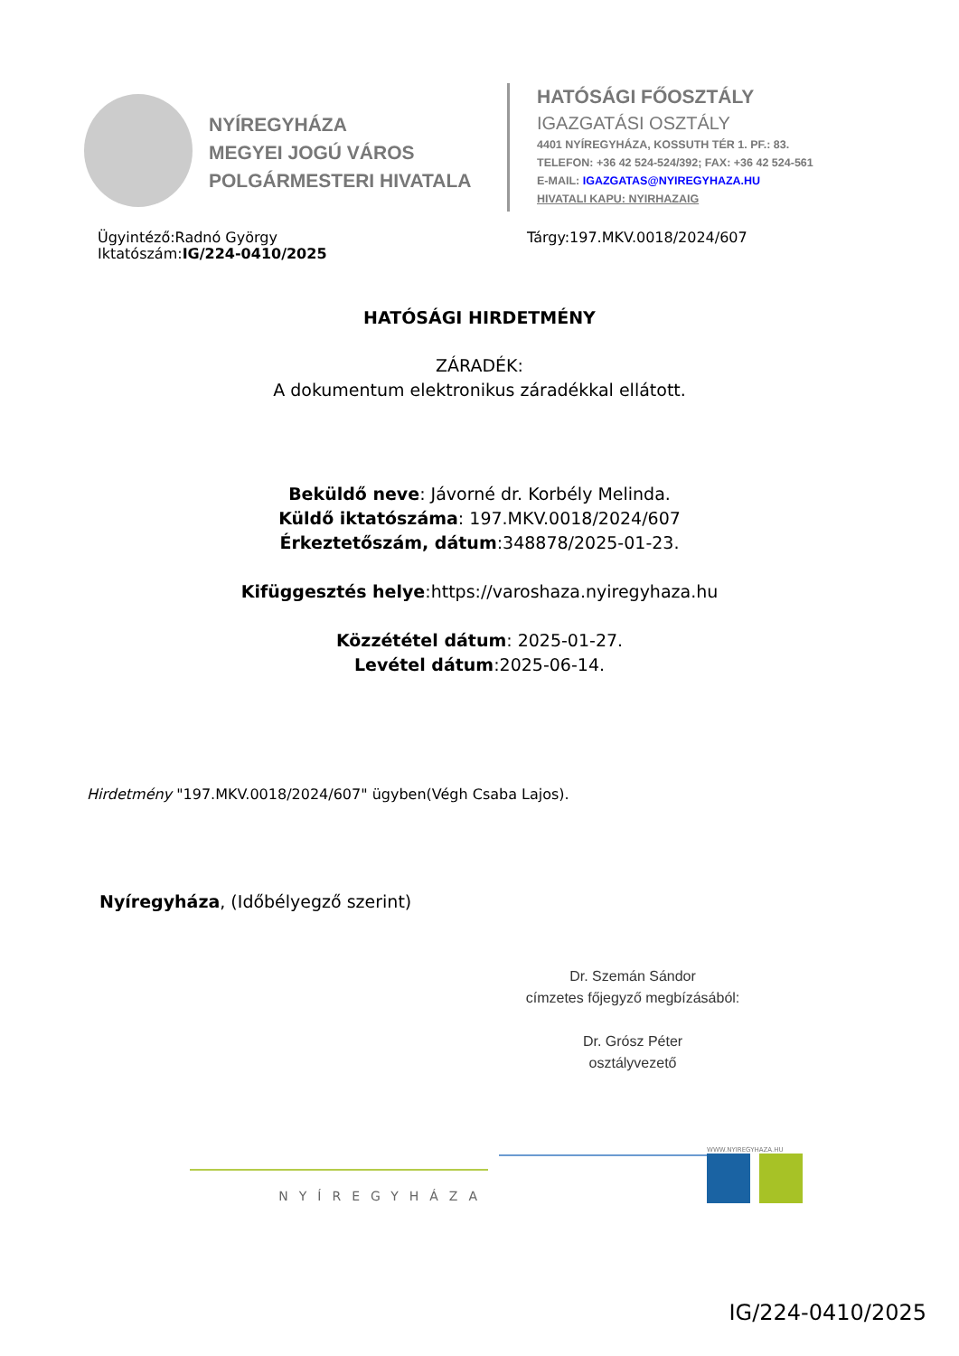NYÍREGYHÁZA
MEGYEI JOGÚ VÁROS
POLGÁRMESTERI HIVATALA
HATÓSÁGI FŐOSZTÁLY
IGAZGATÁSI OSZTÁLY
4401 NYÍREGYHÁZA, KOSSUTH TÉR 1. PF.: 83.
TELEFON: +36 42 524-524/392; FAX: +36 42 524-561
E-MAIL: IGAZGATAS@NYIREGYHAZA.HU
HIVATALI KAPU: NYIRHAZAIG
Ügyintéző:Radnó György
Iktatószám:IG/224-0410/2025
Tárgy:197.MKV.0018/2024/607
HATÓSÁGI HIRDETMÉNY
ZÁRADÉK:
A dokumentum elektronikus záradékkal ellátott.
Beküldő neve: Jávorné dr. Korbély Melinda.
Küldő iktatószáma: 197.MKV.0018/2024/607
Érkeztetőszám, dátum:348878/2025-01-23.
Kifüggesztés helye:https://varoshaza.nyiregyhaza.hu
Közzététel dátum: 2025-01-27.
Levétel dátum:2025-06-14.
Hirdetmény "197.MKV.0018/2024/607" ügyben(Végh Csaba Lajos).
Nyíregyháza, (Időbélyegző szerint)
Dr. Szemán Sándor
címzetes főjegyző megbízásából:
Dr. Grósz Péter
osztályvezető
NYÍREGYHÁZA
WWW.NYIREGYHAZA.HU
IG/224-0410/2025